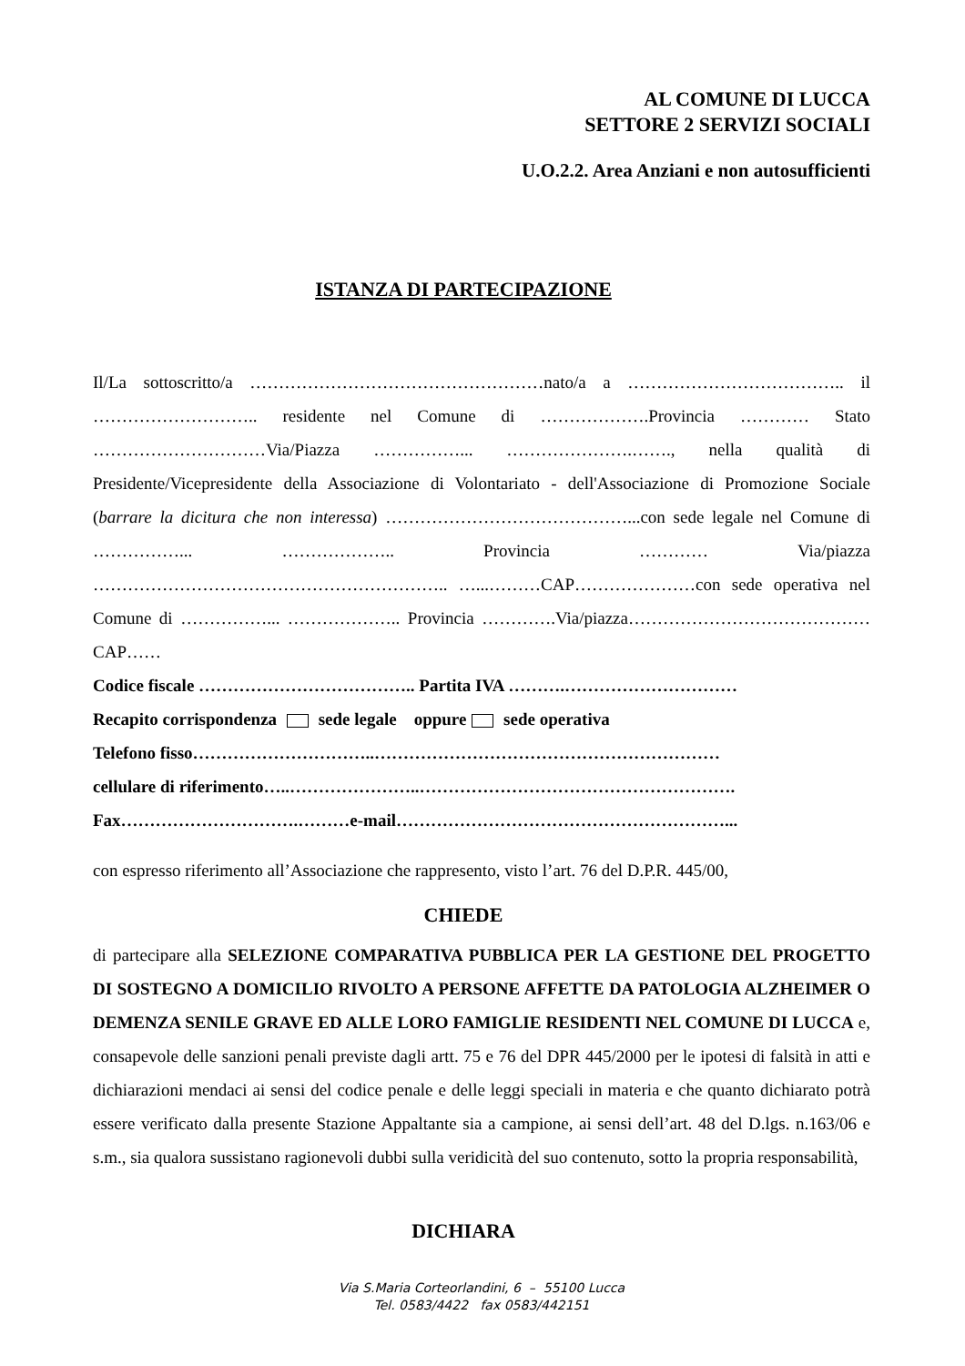AL COMUNE DI LUCCA
SETTORE 2 SERVIZI SOCIALI
U.O.2.2. Area Anziani e non autosufficienti
ISTANZA DI PARTECIPAZIONE
Il/La sottoscritto/a ……………………………………………nato/a a ……………………………….. il ……………………….. residente nel Comune di ……………….Provincia ………… Stato …………………………Via/Piazza ……………... ………………….……., nella qualità di Presidente/Vicepresidente della Associazione di Volontariato - dell'Associazione di Promozione Sociale (barrare la dicitura che non interessa) ……………………………………...con sede legale nel Comune di ……………... ……………….. Provincia ………… Via/piazza …………………………………………………….. …...………CAP…………………con sede operativa nel Comune di ……………... ……………….. Provincia ………….Via/piazza……………………………………CAP……
Codice fiscale ……………………………….. Partita IVA ……….…………………………
Recapito corrispondenza sede legale oppure sede operativa
Telefono fisso…………………………..……………………………………………………
cellulare di riferimento…..…………………..……………………………………………….
Fax………………………….………e-mail…………………………………………………...
con espresso riferimento all’Associazione che rappresento, visto l’art. 76 del D.P.R. 445/00,
CHIEDE
di partecipare alla SELEZIONE COMPARATIVA PUBBLICA PER LA GESTIONE DEL PROGETTO DI SOSTEGNO A DOMICILIO RIVOLTO A PERSONE AFFETTE DA PATOLOGIA ALZHEIMER O DEMENZA SENILE GRAVE ED ALLE LORO FAMIGLIE RESIDENTI NEL COMUNE DI LUCCA e, consapevole delle sanzioni penali previste dagli artt. 75 e 76 del DPR 445/2000 per le ipotesi di falsità in atti e dichiarazioni mendaci ai sensi del codice penale e delle leggi speciali in materia e che quanto dichiarato potrà essere verificato dalla presente Stazione Appaltante sia a campione, ai sensi dell’art. 48 del D.lgs. n.163/06 e s.m., sia qualora sussistano ragionevoli dubbi sulla veridicità del suo contenuto, sotto la propria responsabilità,
DICHIARA
Via S.Maria Corteorlandini, 6 – 55100 Lucca
Tel. 0583/4422 fax 0583/442151